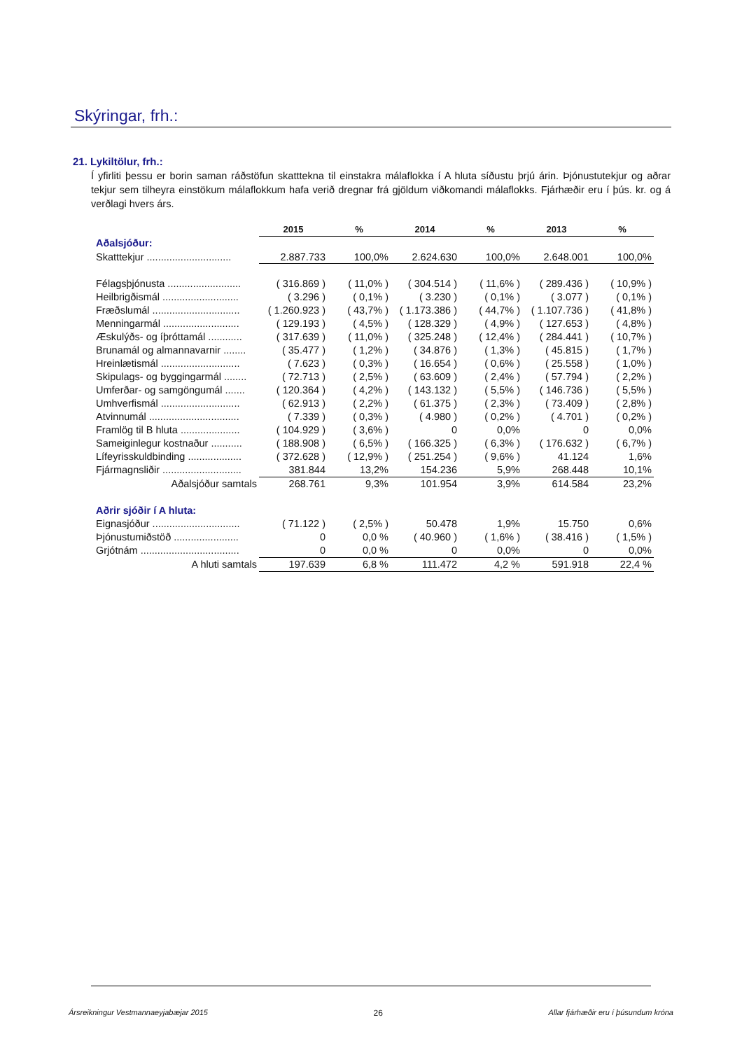Skýringar, frh.:
21. Lykiltölur, frh.:
Í yfirliti þessu er borin saman ráðstöfun skatttekna til einstakra málaflokka í A hluta síðustu þrjú árin. Þjónustutekjur og aðrar tekjur sem tilheyra einstökum málaflokkum hafa verið dregnar frá gjöldum viðkomandi málaflokks. Fjárhæðir eru í þús. kr. og á verðlagi hvers árs.
| | 2015 | % | 2014 | % | 2013 | % |
| --- | --- | --- | --- | --- | --- | --- |
| Aðalsjóður: | | | | | | |
| Skatttekjur .............................. | 2.887.733 | 100,0% | 2.624.630 | 100,0% | 2.648.001 | 100,0% |
| Félagsþjónusta .......................... | ( 316.869 ) | ( 11,0% ) | ( 304.514 ) | ( 11,6% ) | ( 289.436 ) | ( 10,9% ) |
| Heilbrigðismál ........................... | ( 3.296 ) | ( 0,1% ) | ( 3.230 ) | ( 0,1% ) | ( 3.077 ) | ( 0,1% ) |
| Fræðslumál ............................... | ( 1.260.923 ) | ( 43,7% ) | ( 1.173.386 ) | ( 44,7% ) | ( 1.107.736 ) | ( 41,8% ) |
| Menningarmál ........................... | ( 129.193 ) | ( 4,5% ) | ( 128.329 ) | ( 4,9% ) | ( 127.653 ) | ( 4,8% ) |
| Æskulýðs- og íþróttamál ............ | ( 317.639 ) | ( 11,0% ) | ( 325.248 ) | ( 12,4% ) | ( 284.441 ) | ( 10,7% ) |
| Brunamál og almannavarnir ........ | ( 35.477 ) | ( 1,2% ) | ( 34.876 ) | ( 1,3% ) | ( 45.815 ) | ( 1,7% ) |
| Hreinlætismál ............................ | ( 7.623 ) | ( 0,3% ) | ( 16.654 ) | ( 0,6% ) | ( 25.558 ) | ( 1,0% ) |
| Skipulags- og byggingarmál ........ | ( 72.713 ) | ( 2,5% ) | ( 63.609 ) | ( 2,4% ) | ( 57.794 ) | ( 2,2% ) |
| Umferðar- og samgöngumál ....... | ( 120.364 ) | ( 4,2% ) | ( 143.132 ) | ( 5,5% ) | ( 146.736 ) | ( 5,5% ) |
| Umhverfismál ............................ | ( 62.913 ) | ( 2,2% ) | ( 61.375 ) | ( 2,3% ) | ( 73.409 ) | ( 2,8% ) |
| Atvinnumál ................................ | ( 7.339 ) | ( 0,3% ) | ( 4.980 ) | ( 0,2% ) | ( 4.701 ) | ( 0,2% ) |
| Framlög til B hluta ..................... | ( 104.929 ) | ( 3,6% ) | 0 | 0,0% | 0 | 0,0% |
| Sameiginlegur kostnaður ........... | ( 188.908 ) | ( 6,5% ) | ( 166.325 ) | ( 6,3% ) | ( 176.632 ) | ( 6,7% ) |
| Lífeyrisskuldbinding ................... | ( 372.628 ) | ( 12,9% ) | ( 251.254 ) | ( 9,6% ) | 41.124 | 1,6% |
| Fjármagnsliðir ............................ | 381.844 | 13,2% | 154.236 | 5,9% | 268.448 | 10,1% |
| Aðalsjóður samtals | 268.761 | 9,3% | 101.954 | 3,9% | 614.584 | 23,2% |
| Aðrir sjóðir í A hluta: | | | | | | |
| Eignasjóður ............................... | ( 71.122 ) | ( 2,5% ) | 50.478 | 1,9% | 15.750 | 0,6% |
| Þjónustumiðstöð ....................... | 0 | 0,0 % | ( 40.960 ) | ( 1,6% ) | ( 38.416 ) | ( 1,5% ) |
| Grjótnám ................................... | 0 | 0,0 % | 0 | 0,0% | 0 | 0,0% |
| A hluti samtals | 197.639 | 6,8 % | 111.472 | 4,2 % | 591.918 | 22,4 % |
Ársreikningur Vestmannaeyjabæjar 2015 26 Allar fjárhæðir eru í þúsundum króna